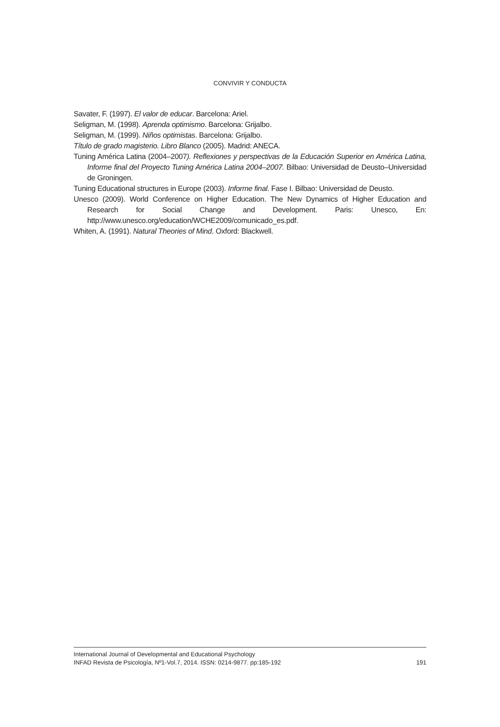CONVIVIR Y CONDUCTA
Savater, F. (1997). El valor de educar. Barcelona: Ariel.
Seligman, M. (1998). Aprenda optimismo. Barcelona: Grijalbo.
Seligman, M. (1999). Niños optimistas. Barcelona: Grijalbo.
Título de grado magisterio. Libro Blanco (2005). Madrid: ANECA.
Tuning América Latina (2004–2007). Reflexiones y perspectivas de la Educación Superior en América Latina, Informe final del Proyecto Tuning América Latina 2004–2007. Bilbao: Universidad de Deusto–Universidad de Groningen.
Tuning Educational structures in Europe (2003). Informe final. Fase I. Bilbao: Universidad de Deusto.
Unesco (2009). World Conference on Higher Education. The New Dynamics of Higher Education and Research for Social Change and Development. Paris: Unesco, En: http://www.unesco.org/education/WCHE2009/comunicado_es.pdf.
Whiten, A. (1991). Natural Theories of Mind. Oxford: Blackwell.
International Journal of Developmental and Educational Psychology
INFAD Revista de Psicología, Nº1-Vol.7, 2014. ISSN: 0214-9877. pp:185-192 191